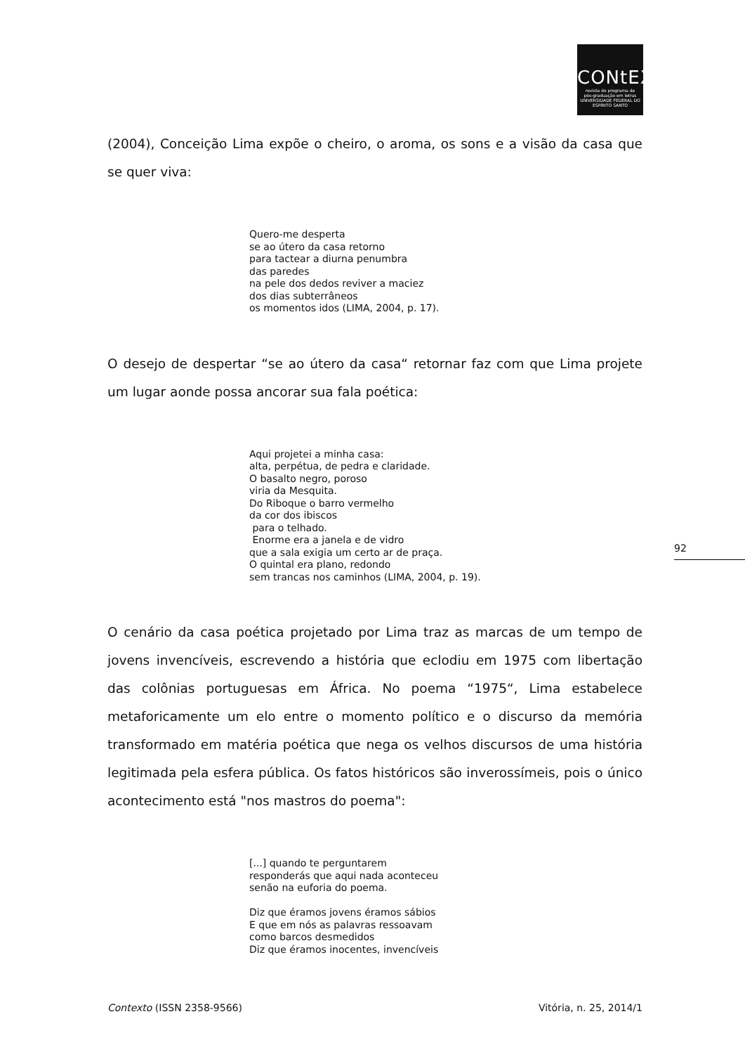CONtEXtO
revista do programa de
pós-graduação em letras
UNIVERSIDADE FEDERAL DO ESPÍRITO SANTO
(2004), Conceição Lima expõe o cheiro, o aroma, os sons e a visão da casa que se quer viva:
Quero-me desperta se ao útero da casa retorno para tactear a diurna penumbra das paredes na pele dos dedos reviver a maciez dos dias subterrâneos os momentos idos (LIMA, 2004, p. 17).
O desejo de despertar “se ao útero da casa“ retornar faz com que Lima projete um lugar aonde possa ancorar sua fala poética:
Aqui projetei a minha casa: alta, perpétua, de pedra e claridade. O basalto negro, poroso viria da Mesquita. Do Riboque o barro vermelho da cor dos ibiscos para o telhado. Enorme era a janela e de vidro que a sala exigia um certo ar de praça. O quintal era plano, redondo sem trancas nos caminhos (LIMA, 2004, p. 19).
O cenário da casa poética projetado por Lima traz as marcas de um tempo de jovens invencíveis, escrevendo a história que eclodiu em 1975 com libertação das colônias portuguesas em África. No poema “1975“, Lima estabelece metaforicamente um elo entre o momento político e o discurso da memória transformado em matéria poética que nega os velhos discursos de uma história legitimada pela esfera pública. Os fatos históricos são inverossímeis, pois o único acontecimento está "nos mastros do poema":
[...] quando te perguntarem responderás que aqui nada aconteceu senão na euforia do poema. Diz que éramos jovens éramos sábios E que em nós as palavras ressoavam como barcos desmedidos Diz que éramos inocentes, invencíveis
92
Contexto (ISSN 2358-9566) Vitória, n. 25, 2014/1